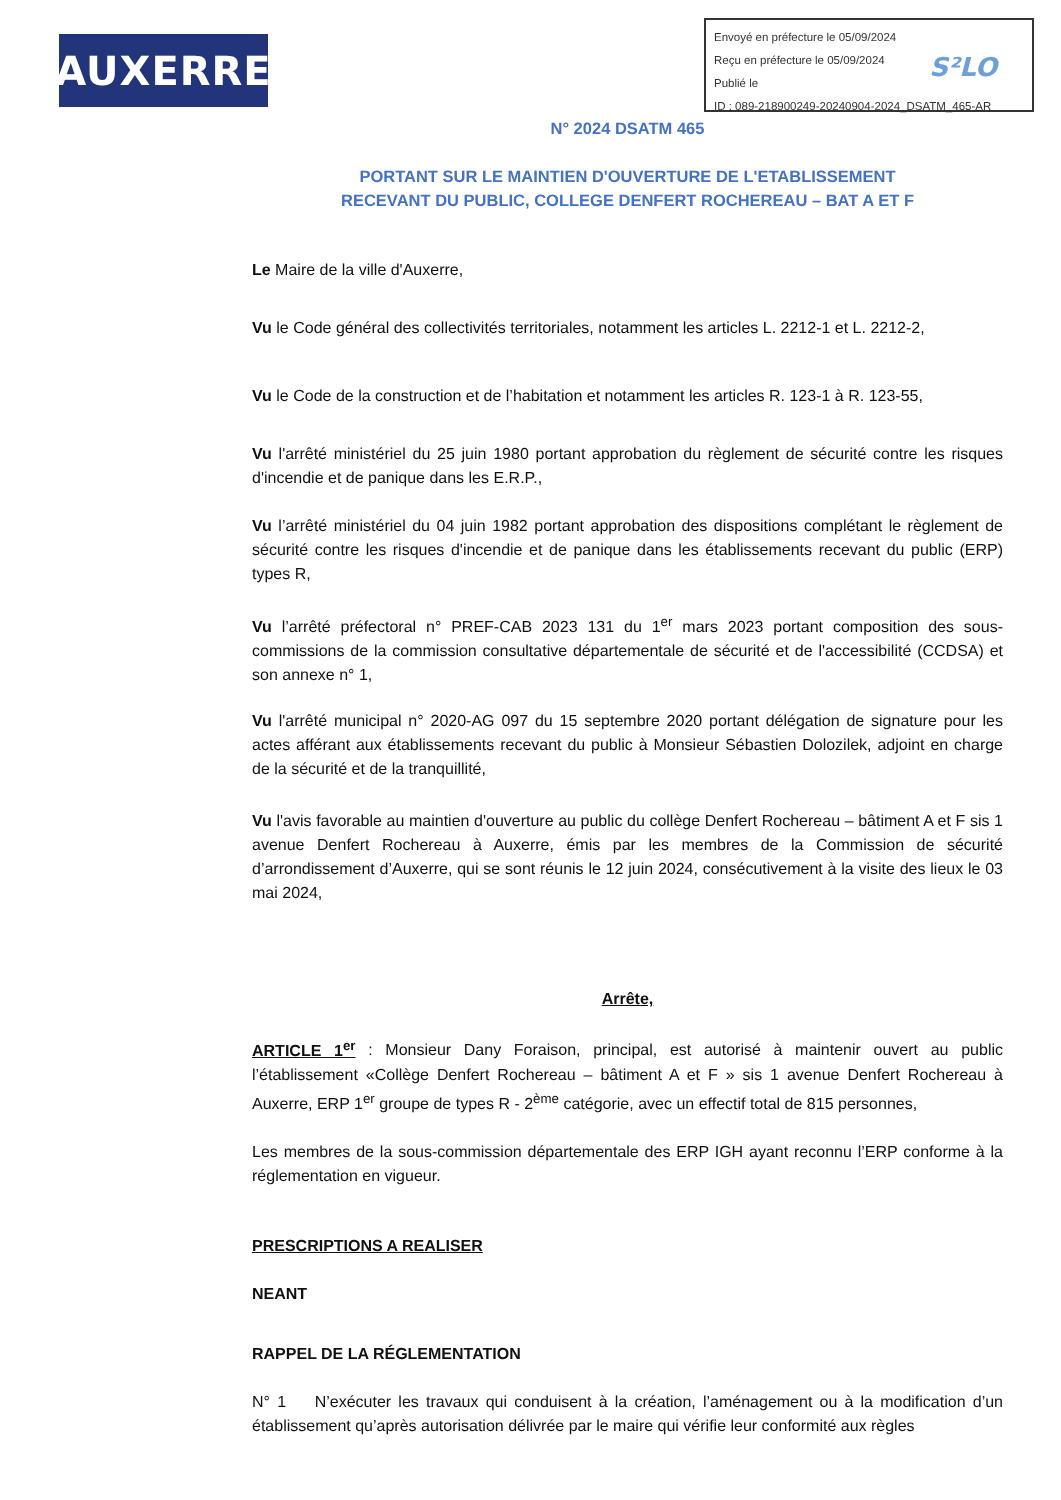AUXERRE
Envoyé en préfecture le 05/09/2024
Reçu en préfecture le 05/09/2024
Publié le
ID : 089-218900249-20240904-2024_DSATM_465-AR
S²LO
N° 2024 DSATM 465
PORTANT SUR LE MAINTIEN D'OUVERTURE DE L'ETABLISSEMENT
RECEVANT DU PUBLIC, COLLEGE DENFERT ROCHEREAU – BAT A ET F
Le Maire de la ville d'Auxerre,
Vu le Code général des collectivités territoriales, notamment les articles L. 2212-1 et L. 2212-2,
Vu le Code de la construction et de l’habitation et notamment les articles R. 123-1 à R. 123-55,
Vu l'arrêté ministériel du 25 juin 1980 portant approbation du règlement de sécurité contre les risques d'incendie et de panique dans les E.R.P.,
Vu l’arrêté ministériel du 04 juin 1982 portant approbation des dispositions complétant le règlement de sécurité contre les risques d'incendie et de panique dans les établissements recevant du public (ERP) types R,
Vu l’arrêté préfectoral n° PREF-CAB 2023 131 du 1<sup>er</sup> mars 2023 portant composition des sous-commissions de la commission consultative départementale de sécurité et de l'accessibilité (CCDSA) et son annexe n° 1,
Vu l'arrêté municipal n° 2020-AG 097 du 15 septembre 2020 portant délégation de signature pour les actes afférant aux établissements recevant du public à Monsieur Sébastien Dolozilek, adjoint en charge de la sécurité et de la tranquillité,
Vu l'avis favorable au maintien d'ouverture au public du collège Denfert Rochereau – bâtiment A et F sis 1 avenue Denfert Rochereau à Auxerre, émis par les membres de la Commission de sécurité d’arrondissement d’Auxerre, qui se sont réunis le 12 juin 2024, consécutivement à la visite des lieux le 03 mai 2024,
Arrête,
ARTICLE 1<sup>er</sup> : Monsieur Dany Foraison, principal, est autorisé à maintenir ouvert au public l’établissement «Collège Denfert Rochereau – bâtiment A et F » sis 1 avenue Denfert Rochereau à Auxerre, ERP 1<sup>er</sup> groupe de types R - 2<sup>ème</sup> catégorie, avec un effectif total de 815 personnes,
Les membres de la sous-commission départementale des ERP IGH ayant reconnu l’ERP conforme à la réglementation en vigueur.
PRESCRIPTIONS A REALISER
NEANT
RAPPEL DE LA RÉGLEMENTATION
N° 1 N’exécuter les travaux qui conduisent à la création, l’aménagement ou à la modification d’un établissement qu’après autorisation délivrée par le maire qui vérifie leur conformité aux règles